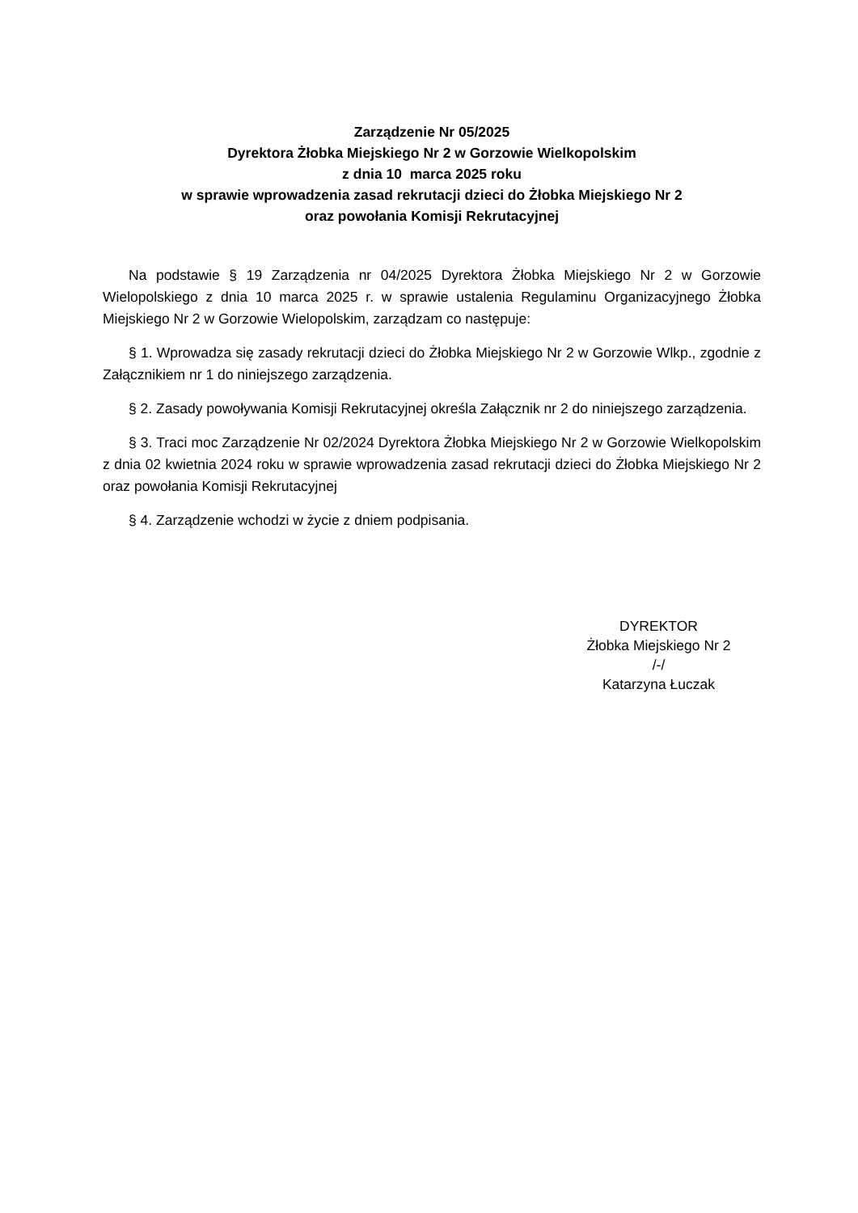Zarządzenie Nr 05/2025
Dyrektora Żłobka Miejskiego Nr 2 w Gorzowie Wielkopolskim
z dnia 10 marca 2025 roku
w sprawie wprowadzenia zasad rekrutacji dzieci do Żłobka Miejskiego Nr 2
oraz powołania Komisji Rekrutacyjnej
Na podstawie § 19 Zarządzenia nr 04/2025 Dyrektora Żłobka Miejskiego Nr 2 w Gorzowie Wielopolskiego z dnia 10 marca 2025 r. w sprawie ustalenia Regulaminu Organizacyjnego Żłobka Miejskiego Nr 2 w Gorzowie Wielopolskim, zarządzam co następuje:
§ 1. Wprowadza się zasady rekrutacji dzieci do Żłobka Miejskiego Nr 2 w Gorzowie Wlkp., zgodnie z Załącznikiem nr 1 do niniejszego zarządzenia.
§ 2. Zasady powoływania Komisji Rekrutacyjnej określa Załącznik nr 2 do niniejszego zarządzenia.
§ 3. Traci moc Zarządzenie Nr 02/2024 Dyrektora Żłobka Miejskiego Nr 2 w Gorzowie Wielkopolskim z dnia 02 kwietnia 2024 roku w sprawie wprowadzenia zasad rekrutacji dzieci do Żłobka Miejskiego Nr 2 oraz powołania Komisji Rekrutacyjnej
§ 4. Zarządzenie wchodzi w życie z dniem podpisania.
DYREKTOR
Żłobka Miejskiego Nr 2
/-/
Katarzyna Łuczak